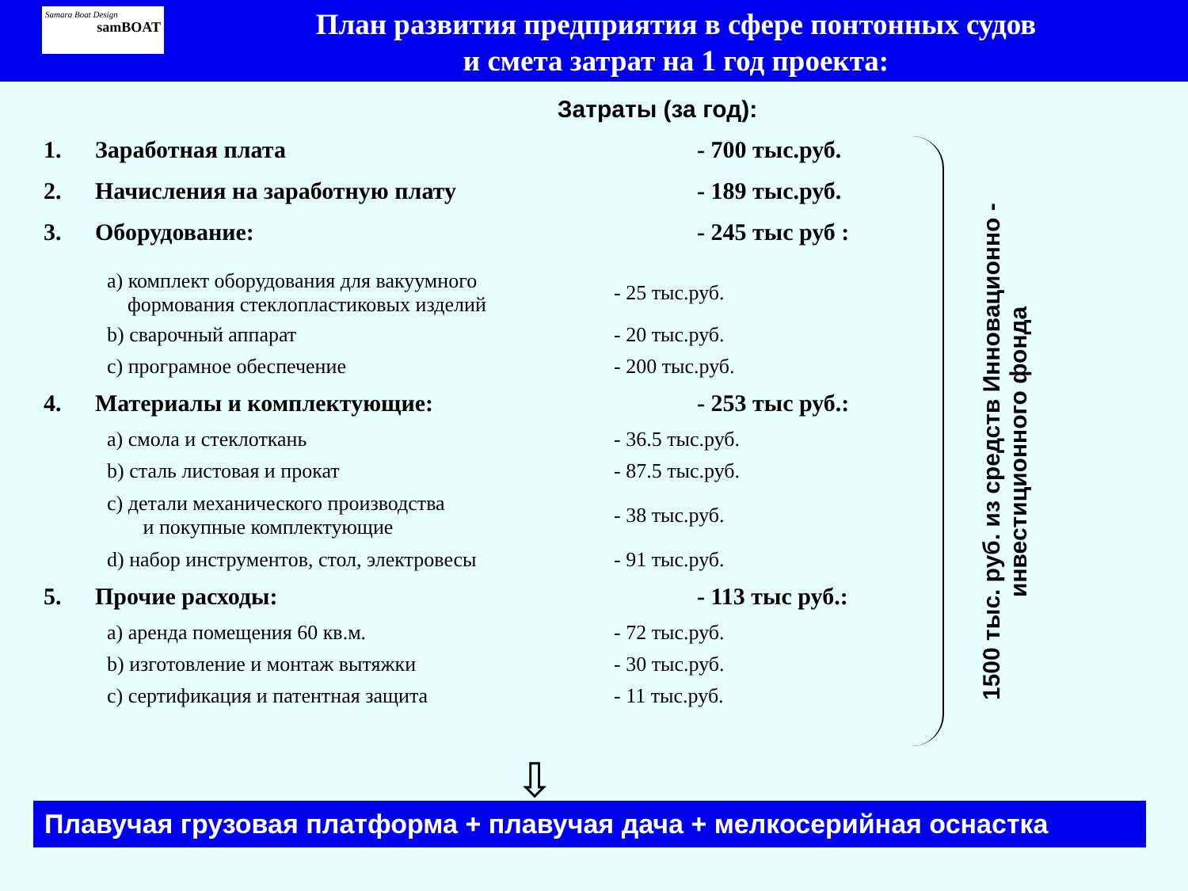Samara Boat Design
samBOAT
План развития предприятия в сфере понтонных судов
и смета затрат на 1 год проекта:
Затраты (за год):
1. Заработная плата - 700 тыс.руб.
2. Начисления на заработную плату - 189 тыс.руб.
3. Оборудование: - 245 тыс руб :
а) комплект оборудования для вакуумного
формования стеклопластиковых изделий - 25 тыс.руб.
b) сварочный аппарат - 20 тыс.руб.
c) програмное обеспечение - 200 тыс.руб.
4. Материалы и комплектующие: - 253 тыс руб.:
а) смола и стеклоткань - 36.5 тыс.руб.
b) сталь листовая и прокат - 87.5 тыс.руб.
c) детали механического производства
и покупные комплектующие - 38 тыс.руб.
d) набор инструментов, стол, электровесы - 91 тыс.руб.
5. Прочие расходы: - 113 тыс руб.:
а) аренда помещения 60 кв.м. - 72 тыс.руб.
b) изготовление и монтаж вытяжки - 30 тыс.руб.
c) сертификация и патентная защита - 11 тыс.руб.
1500 тыс. руб. из средств Инновационно - инвестиционного фонда
⇩
Плавучая грузовая платформа + плавучая дача + мелкосерийная оснастка